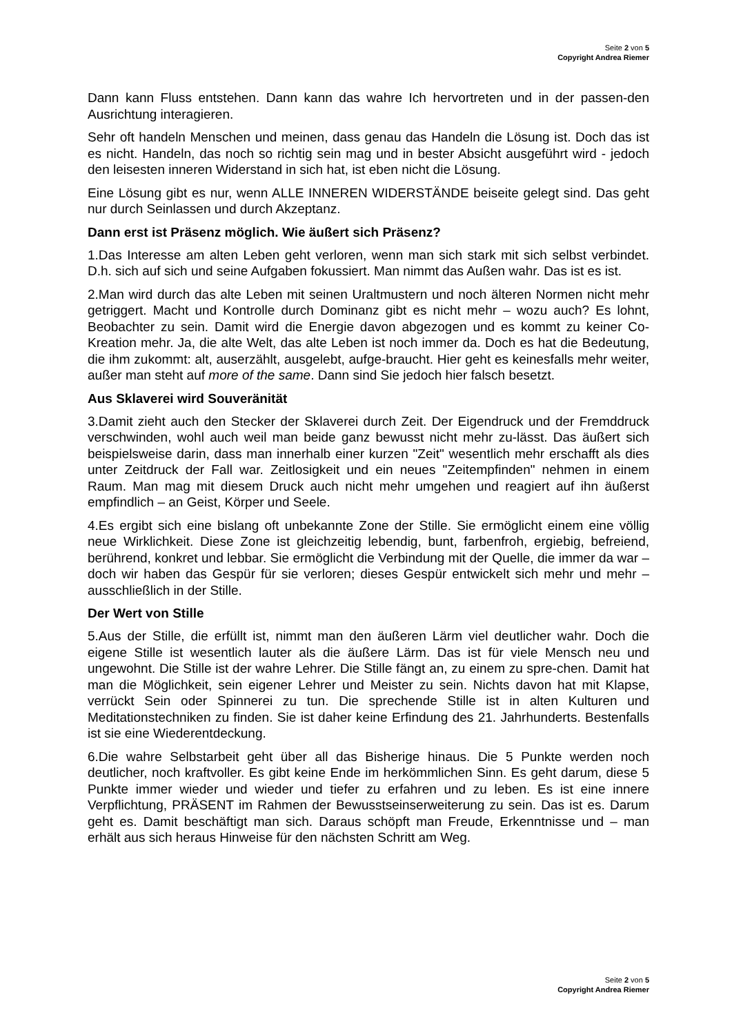Seite 2 von 5
Copyright Andrea Riemer
Dann kann Fluss entstehen. Dann kann das wahre Ich hervortreten und in der passen-den Ausrichtung interagieren.
Sehr oft handeln Menschen und meinen, dass genau das Handeln die Lösung ist. Doch das ist es nicht. Handeln, das noch so richtig sein mag und in bester Absicht ausgeführt wird - jedoch den leisesten inneren Widerstand in sich hat, ist eben nicht die Lösung.
Eine Lösung gibt es nur, wenn ALLE INNEREN WIDERSTÄNDE beiseite gelegt sind. Das geht nur durch Seinlassen und durch Akzeptanz.
Dann erst ist Präsenz möglich. Wie äußert sich Präsenz?
1.Das Interesse am alten Leben geht verloren, wenn man sich stark mit sich selbst verbindet. D.h. sich auf sich und seine Aufgaben fokussiert. Man nimmt das Außen wahr. Das ist es ist.
2.Man wird durch das alte Leben mit seinen Uraltmustern und noch älteren Normen nicht mehr getriggert. Macht und Kontrolle durch Dominanz gibt es nicht mehr – wozu auch? Es lohnt, Beobachter zu sein. Damit wird die Energie davon abgezogen und es kommt zu keiner Co-Kreation mehr. Ja, die alte Welt, das alte Leben ist noch immer da. Doch es hat die Bedeutung, die ihm zukommt: alt, auserzählt, ausgelebt, aufge-braucht. Hier geht es keinesfalls mehr weiter, außer man steht auf more of the same. Dann sind Sie jedoch hier falsch besetzt.
Aus Sklaverei wird Souveränität
3.Damit zieht auch den Stecker der Sklaverei durch Zeit. Der Eigendruck und der Fremddruck verschwinden, wohl auch weil man beide ganz bewusst nicht mehr zu-lässt. Das äußert sich beispielsweise darin, dass man innerhalb einer kurzen "Zeit" wesentlich mehr erschafft als dies unter Zeitdruck der Fall war. Zeitlosigkeit und ein neues "Zeitempfinden" nehmen in einem Raum. Man mag mit diesem Druck auch nicht mehr umgehen und reagiert auf ihn äußerst empfindlich – an Geist, Körper und Seele.
4.Es ergibt sich eine bislang oft unbekannte Zone der Stille. Sie ermöglicht einem eine völlig neue Wirklichkeit. Diese Zone ist gleichzeitig lebendig, bunt, farbenfroh, ergiebig, befreiend, berührend, konkret und lebbar. Sie ermöglicht die Verbindung mit der Quelle, die immer da war – doch wir haben das Gespür für sie verloren; dieses Gespür entwickelt sich mehr und mehr – ausschließlich in der Stille.
Der Wert von Stille
5.Aus der Stille, die erfüllt ist, nimmt man den äußeren Lärm viel deutlicher wahr. Doch die eigene Stille ist wesentlich lauter als die äußere Lärm. Das ist für viele Mensch neu und ungewohnt. Die Stille ist der wahre Lehrer. Die Stille fängt an, zu einem zu spre-chen. Damit hat man die Möglichkeit, sein eigener Lehrer und Meister zu sein. Nichts davon hat mit Klapse, verrückt Sein oder Spinnerei zu tun. Die sprechende Stille ist in alten Kulturen und Meditationstechniken zu finden. Sie ist daher keine Erfindung des 21. Jahrhunderts. Bestenfalls ist sie eine Wiederentdeckung.
6.Die wahre Selbstarbeit geht über all das Bisherige hinaus. Die 5 Punkte werden noch deutlicher, noch kraftvoller. Es gibt keine Ende im herkömmlichen Sinn. Es geht darum, diese 5 Punkte immer wieder und wieder und tiefer zu erfahren und zu leben. Es ist eine innere Verpflichtung, PRÄSENT im Rahmen der Bewusstseinserweiterung zu sein. Das ist es. Darum geht es. Damit beschäftigt man sich. Daraus schöpft man Freude, Erkenntnisse und – man erhält aus sich heraus Hinweise für den nächsten Schritt am Weg.
Seite 2 von 5
Copyright Andrea Riemer